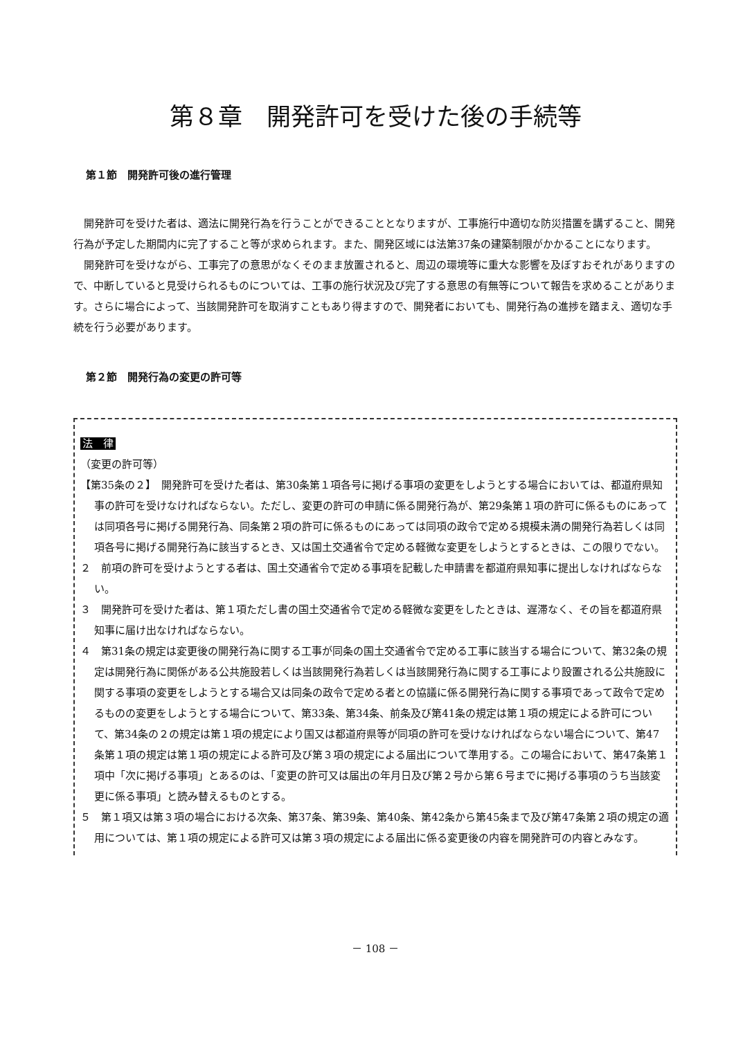第８章　開発許可を受けた後の手続等
第１節　開発許可後の進行管理
開発許可を受けた者は、適法に開発行為を行うことができることとなりますが、工事施行中適切な防災措置を講ずること、開発行為が予定した期間内に完了すること等が求められます。また、開発区域には法第37条の建築制限がかかることになります。
開発許可を受けながら、工事完了の意思がなくそのまま放置されると、周辺の環境等に重大な影響を及ぼすおそれがありますので、中断していると見受けられるものについては、工事の施行状況及び完了する意思の有無等について報告を求めることがあります。さらに場合によって、当該開発許可を取消すこともあり得ますので、開発者においても、開発行為の進捗を踏まえ、適切な手続を行う必要があります。
第２節　開発行為の変更の許可等
法　律
（変更の許可等）
【第35条の２】　開発許可を受けた者は、第30条第１項各号に掲げる事項の変更をしようとする場合においては、都道府県知事の許可を受けなければならない。ただし、変更の許可の申請に係る開発行為が、第29条第１項の許可に係るものにあっては同項各号に掲げる開発行為、同条第２項の許可に係るものにあっては同項の政令で定める規模未満の開発行為若しくは同項各号に掲げる開発行為に該当するとき、又は国土交通省令で定める軽微な変更をしようとするときは、この限りでない。
２　前項の許可を受けようとする者は、国土交通省令で定める事項を記載した申請書を都道府県知事に提出しなければならない。
３　開発許可を受けた者は、第１項ただし書の国土交通省令で定める軽微な変更をしたときは、遅滞なく、その旨を都道府県知事に届け出なければならない。
４　第31条の規定は変更後の開発行為に関する工事が同条の国土交通省令で定める工事に該当する場合について、第32条の規定は開発行為に関係がある公共施設若しくは当該開発行為若しくは当該開発行為に関する工事により設置される公共施設に関する事項の変更をしようとする場合又は同条の政令で定める者との協議に係る開発行為に関する事項であって政令で定めるものの変更をしようとする場合について、第33条、第34条、前条及び第41条の規定は第１項の規定による許可について、第34条の２の規定は第１項の規定により国又は都道府県等が同項の許可を受けなければならない場合について、第47条第１項の規定は第１項の規定による許可及び第３項の規定による届出について準用する。この場合において、第47条第１項中「次に掲げる事項」とあるのは、「変更の許可又は届出の年月日及び第２号から第６号までに掲げる事項のうち当該変更に係る事項」と読み替えるものとする。
５　第１項又は第３項の場合における次条、第37条、第39条、第40条、第42条から第45条まで及び第47条第２項の規定の適用については、第１項の規定による許可又は第３項の規定による届出に係る変更後の内容を開発許可の内容とみなす。
－ 108 －